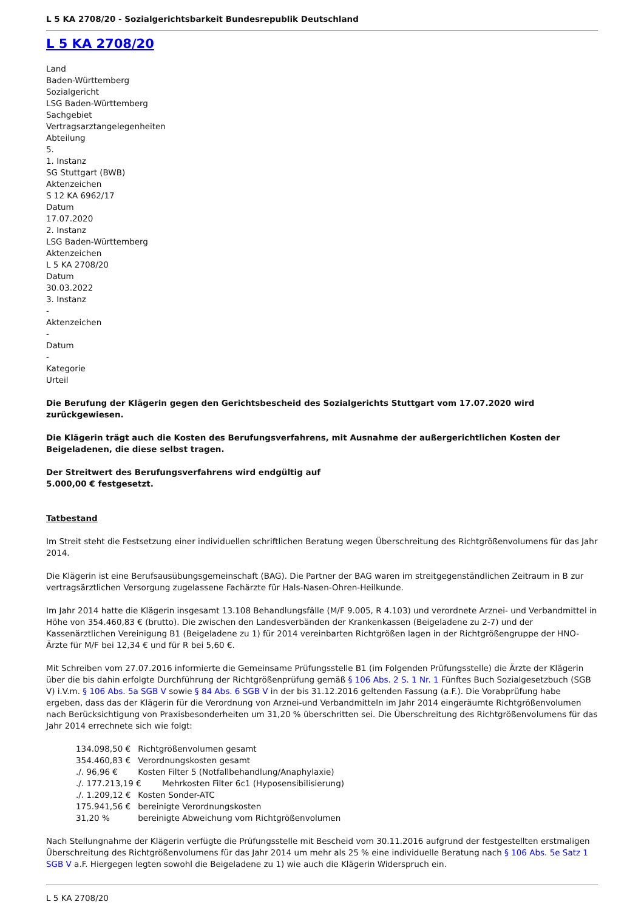L 5 KA 2708/20 - Sozialgerichtsbarkeit Bundesrepublik Deutschland
L 5 KA 2708/20
Land
Baden-Württemberg
Sozialgericht
LSG Baden-Württemberg
Sachgebiet
Vertragsarztangelegenheiten
Abteilung
5.
1. Instanz
SG Stuttgart (BWB)
Aktenzeichen
S 12 KA 6962/17
Datum
17.07.2020
2. Instanz
LSG Baden-Württemberg
Aktenzeichen
L 5 KA 2708/20
Datum
30.03.2022
3. Instanz
-
Aktenzeichen
-
Datum
-
Kategorie
Urteil
Die Berufung der Klägerin gegen den Gerichtsbescheid des Sozialgerichts Stuttgart vom 17.07.2020 wird zurückgewiesen.
Die Klägerin trägt auch die Kosten des Berufungsverfahrens, mit Ausnahme der außergerichtlichen Kosten der Beigeladenen, die diese selbst tragen.
Der Streitwert des Berufungsverfahrens wird endgültig auf
5.000,00 € festgesetzt.
Tatbestand
Im Streit steht die Festsetzung einer individuellen schriftlichen Beratung wegen Überschreitung des Richtgrößenvolumens für das Jahr 2014.
Die Klägerin ist eine Berufsausübungsgemeinschaft (BAG). Die Partner der BAG waren im streitgegenständlichen Zeitraum in B zur vertragsärztlichen Versorgung zugelassene Fachärzte für Hals-Nasen-Ohren-Heilkunde.
Im Jahr 2014 hatte die Klägerin insgesamt 13.108 Behandlungsfälle (M/F 9.005, R 4.103) und verordnete Arznei- und Verbandmittel in Höhe von 354.460,83 € (brutto). Die zwischen den Landesverbänden der Krankenkassen (Beigeladene zu 2-7) und der Kassenärztlichen Vereinigung B1 (Beigeladene zu 1) für 2014 vereinbarten Richtgrößen lagen in der Richtgrößengruppe der HNO-Ärzte für M/F bei 12,34 € und für R bei 5,60 €.
Mit Schreiben vom 27.07.2016 informierte die Gemeinsame Prüfungsstelle B1 (im Folgenden Prüfungsstelle) die Ärzte der Klägerin über die bis dahin erfolgte Durchführung der Richtgrößenprüfung gemäß § 106 Abs. 2 S. 1 Nr. 1 Fünftes Buch Sozialgesetzbuch (SGB V) i.V.m. § 106 Abs. 5a SGB V sowie § 84 Abs. 6 SGB V in der bis 31.12.2016 geltenden Fassung (a.F.). Die Vorabprüfung habe ergeben, dass das der Klägerin für die Verordnung von Arznei-und Verbandmitteln im Jahr 2014 eingeräumte Richtgrößenvolumen nach Berücksichtigung von Praxisbesonderheiten um 31,20 % überschritten sei. Die Überschreitung des Richtgrößenvolumens für das Jahr 2014 errechnete sich wie folgt:
134.098,50 € Richtgrößenvolumen gesamt
354.460,83 € Verordnungskosten gesamt
./. 96,96 € Kosten Filter 5 (Notfallbehandlung/Anaphylaxie)
./. 177.213,19 € Mehrkosten Filter 6c1 (Hyposensibilisierung)
./. 1.209,12 € Kosten Sonder-ATC
175.941,56 € bereinigte Verordnungskosten
31,20 % bereinigte Abweichung vom Richtgrößenvolumen
Nach Stellungnahme der Klägerin verfügte die Prüfungsstelle mit Bescheid vom 30.11.2016 aufgrund der festgestellten erstmaligen Überschreitung des Richtgrößenvolumens für das Jahr 2014 um mehr als 25 % eine individuelle Beratung nach § 106 Abs. 5e Satz 1 SGB V a.F. Hiergegen legten sowohl die Beigeladene zu 1) wie auch die Klägerin Widerspruch ein.
L 5 KA 2708/20